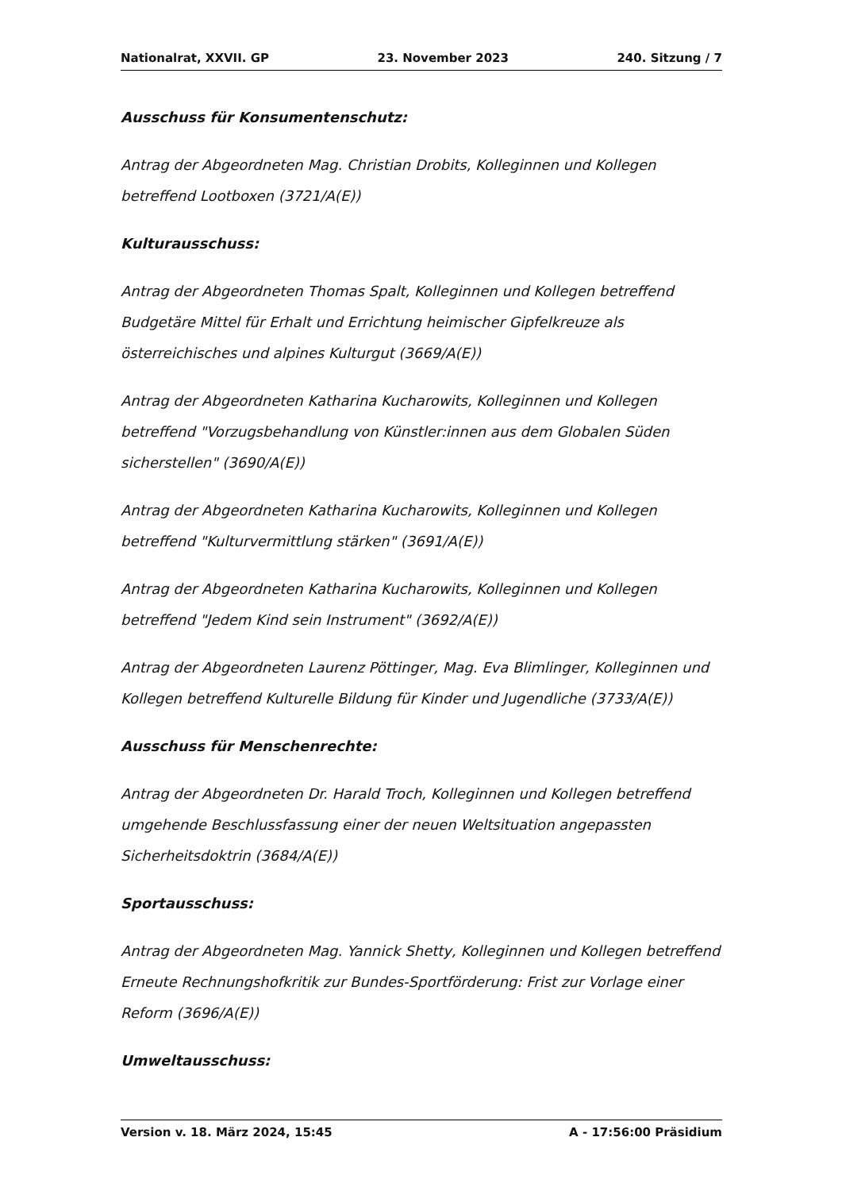Nationalrat, XXVII. GP 23. November 2023 240. Sitzung / 7
Ausschuss für Konsumentenschutz:
Antrag der Abgeordneten Mag. Christian Drobits, Kolleginnen und Kollegen
betreffend Lootboxen (3721/A(E))
Kulturausschuss:
Antrag der Abgeordneten Thomas Spalt, Kolleginnen und Kollegen betreffend
Budgetäre Mittel für Erhalt und Errichtung heimischer Gipfelkreuze als
österreichisches und alpines Kulturgut (3669/A(E))
Antrag der Abgeordneten Katharina Kucharowits, Kolleginnen und Kollegen
betreffend "Vorzugsbehandlung von Künstler:innen aus dem Globalen Süden
sicherstellen" (3690/A(E))
Antrag der Abgeordneten Katharina Kucharowits, Kolleginnen und Kollegen
betreffend "Kulturvermittlung stärken" (3691/A(E))
Antrag der Abgeordneten Katharina Kucharowits, Kolleginnen und Kollegen
betreffend "Jedem Kind sein Instrument" (3692/A(E))
Antrag der Abgeordneten Laurenz Pöttinger, Mag. Eva Blimlinger, Kolleginnen und
Kollegen betreffend Kulturelle Bildung für Kinder und Jugendliche (3733/A(E))
Ausschuss für Menschenrechte:
Antrag der Abgeordneten Dr. Harald Troch, Kolleginnen und Kollegen betreffend
umgehende Beschlussfassung einer der neuen Weltsituation angepassten
Sicherheitsdoktrin (3684/A(E))
Sportausschuss:
Antrag der Abgeordneten Mag. Yannick Shetty, Kolleginnen und Kollegen betreffend
Erneute Rechnungshofkritik zur Bundes-Sportförderung: Frist zur Vorlage einer
Reform (3696/A(E))
Umweltausschuss:
Version v. 18. März 2024, 15:45 A - 17:56:00 Präsidium